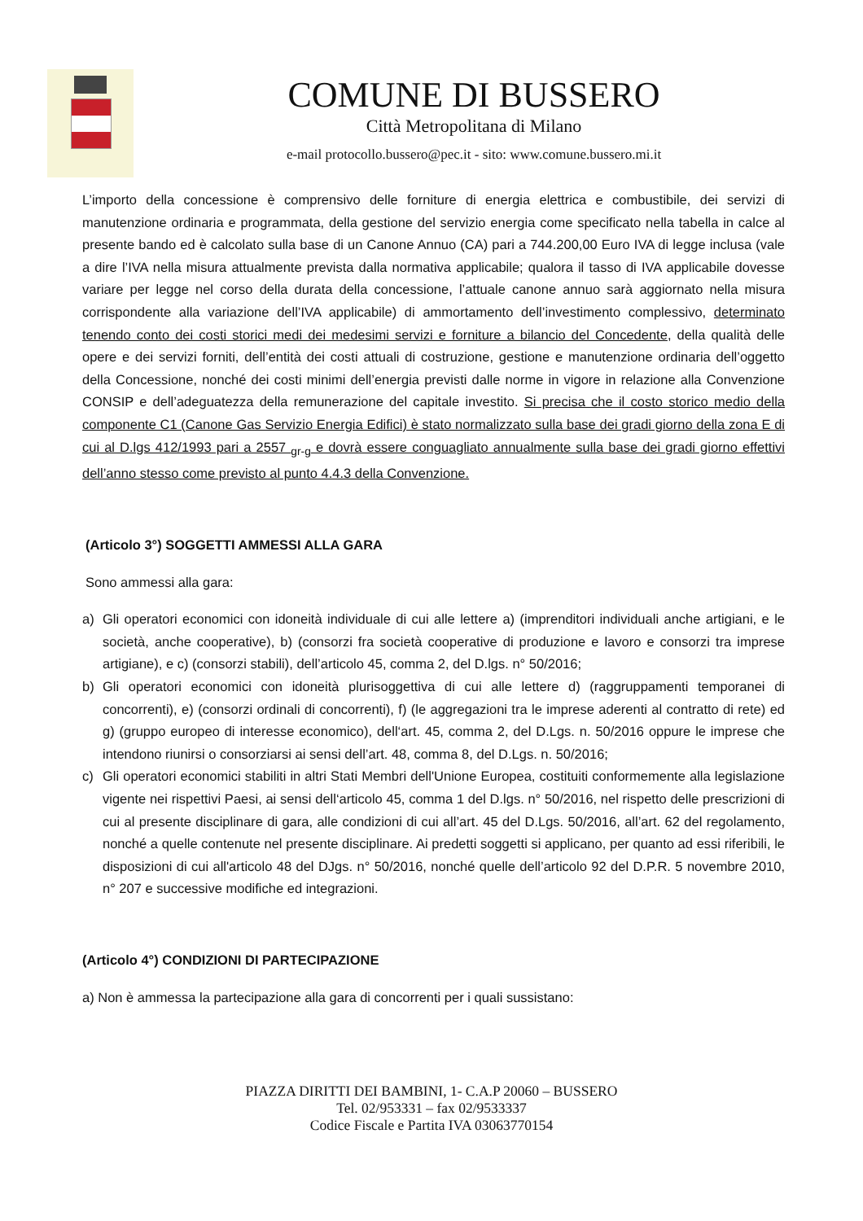COMUNE DI BUSSERO
Città Metropolitana di Milano
e-mail protocollo.bussero@pec.it - sito: www.comune.bussero.mi.it
L’importo della concessione è comprensivo delle forniture di energia elettrica e combustibile, dei servizi di manutenzione ordinaria e programmata, della gestione del servizio energia come specificato nella tabella in calce al presente bando ed è calcolato sulla base di un Canone Annuo (CA) pari a 744.200,00 Euro IVA di legge inclusa (vale a dire l’IVA nella misura attualmente prevista dalla normativa applicabile; qualora il tasso di IVA applicabile dovesse variare per legge nel corso della durata della concessione, l’attuale canone annuo sarà aggiornato nella misura corrispondente alla variazione dell’IVA applicabile) di ammortamento dell’investimento complessivo, determinato tenendo conto dei costi storici medi dei medesimi servizi e forniture a bilancio del Concedente, della qualità delle opere e dei servizi forniti, dell’entità dei costi attuali di costruzione, gestione e manutenzione ordinaria dell’oggetto della Concessione, nonché dei costi minimi dell’energia previsti dalle norme in vigore in relazione alla Convenzione CONSIP e dell’adeguatezza della remunerazione del capitale investito. Si precisa che il costo storico medio della componente C1 (Canone Gas Servizio Energia Edifici) è stato normalizzato sulla base dei gradi giorno della zona E di cui al D.lgs 412/1993 pari a 2557 <sub>gr-g</sub> e dovrà essere conguagliato annualmente sulla base dei gradi giorno effettivi dell’anno stesso come previsto al punto 4.4.3 della Convenzione.
(Articolo 3°) SOGGETTI AMMESSI ALLA GARA
Sono ammessi alla gara:
a) Gli operatori economici con idoneità individuale di cui alle lettere a) (imprenditori individuali anche artigiani, e le società, anche cooperative), b) (consorzi fra società cooperative di produzione e lavoro e consorzi tra imprese artigiane), e c) (consorzi stabili), dell’articolo 45, comma 2, del D.lgs. n° 50/2016;
b) Gli operatori economici con idoneità plurisoggettiva di cui alle lettere d) (raggruppamenti temporanei di concorrenti), e) (consorzi ordinali di concorrenti), f) (le aggregazioni tra le imprese aderenti al contratto di rete) ed g) (gruppo europeo di interesse economico), dell‘art. 45, comma 2, del D.Lgs. n. 50/2016 oppure le imprese che intendono riunirsi o consorziarsi ai sensi dell’art. 48, comma 8, del D.Lgs. n. 50/2016;
c) Gli operatori economici stabiliti in altri Stati Membri dell'Unione Europea, costituiti conformemente alla legislazione vigente nei rispettivi Paesi, ai sensi dell‘articolo 45, comma 1 del D.lgs. n° 50/2016, nel rispetto delle prescrizioni di cui al presente disciplinare di gara, alle condizioni di cui all’art. 45 del D.Lgs. 50/2016, all’art. 62 del regolamento, nonché a quelle contenute nel presente disciplinare. Ai predetti soggetti si applicano, per quanto ad essi riferibili, le disposizioni di cui all'articolo 48 del DJgs. n° 50/2016, nonché quelle dell’articolo 92 del D.P.R. 5 novembre 2010, n° 207 e successive modifiche ed integrazioni.
(Articolo 4°) CONDIZIONI DI PARTECIPAZIONE
a) Non è ammessa la partecipazione alla gara di concorrenti per i quali sussistano:
PIAZZA DIRITTI DEI BAMBINI, 1- C.A.P 20060 – BUSSERO
Tel. 02/953331 – fax 02/9533337
Codice Fiscale e Partita IVA 03063770154